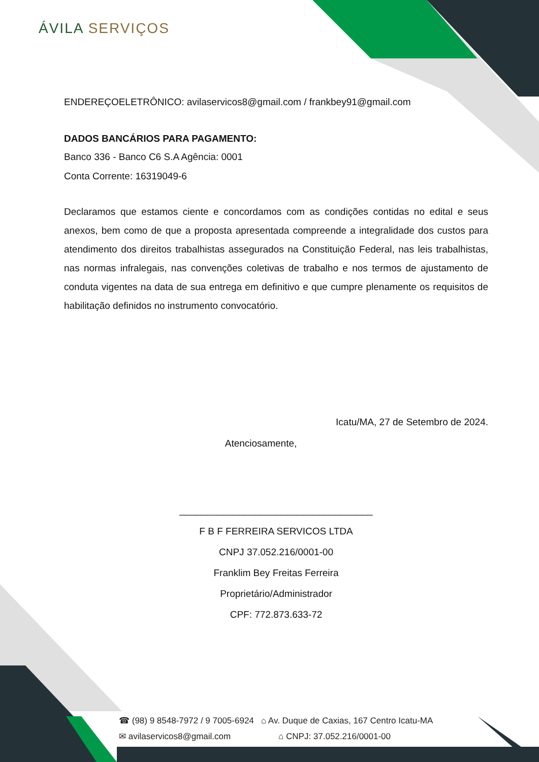ÁVILA SERVIÇOS
ENDEREÇOELETRÔNICO: avilaservicos8@gmail.com / frankbey91@gmail.com
DADOS BANCÁRIOS PARA PAGAMENTO:
Banco 336 - Banco C6 S.A Agência: 0001
Conta Corrente: 16319049-6
Declaramos que estamos ciente e concordamos com as condições contidas no edital e seus anexos, bem como de que a proposta apresentada compreende a integralidade dos custos para atendimento dos direitos trabalhistas assegurados na Constituição Federal, nas leis trabalhistas, nas normas infralegais, nas convenções coletivas de trabalho e nos termos de ajustamento de conduta vigentes na data de sua entrega em definitivo e que cumpre plenamente os requisitos de habilitação definidos no instrumento convocatório.
Icatu/MA, 27 de Setembro de 2024.
Atenciosamente,
____________________________________
F B F FERREIRA SERVICOS LTDA
CNPJ 37.052.216/0001-00
Franklim Bey Freitas Ferreira
Proprietário/Administrador
CPF: 772.873.633-72
☎ (98) 9 8548-7972 / 9 7005-6924 ⌂ Av. Duque de Caxias, 167 Centro Icatu-MA
✉ avilaservicos8@gmail.com ⌂ CNPJ: 37.052.216/0001-00